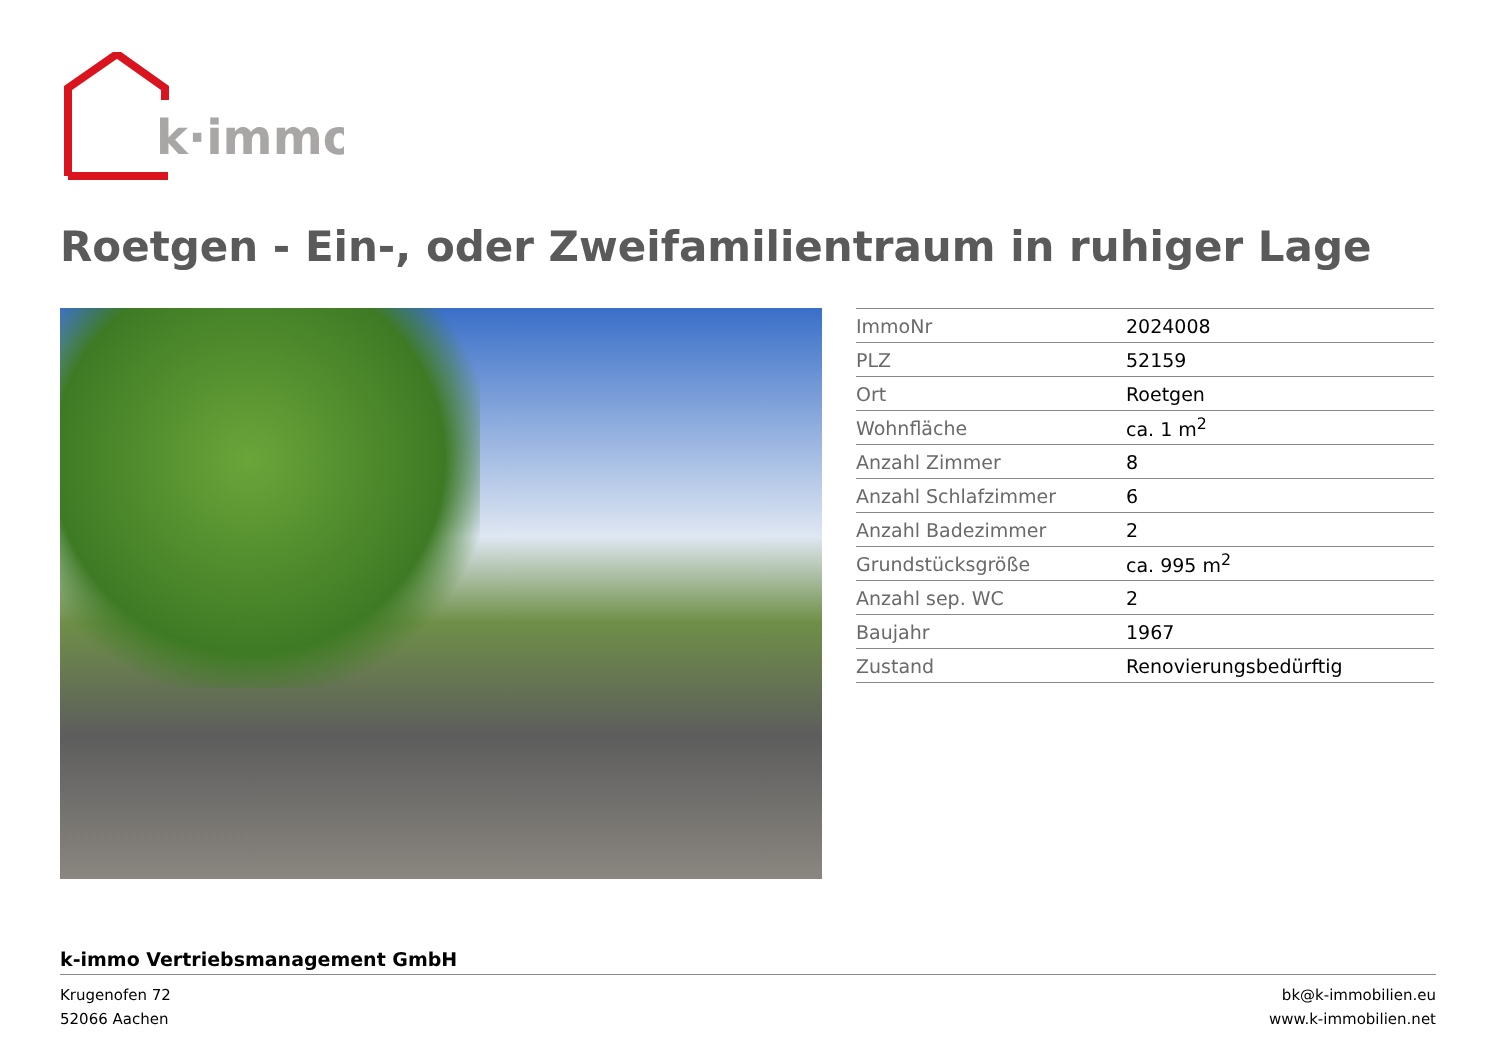k·immo
Roetgen - Ein-, oder Zweifamilientraum in ruhiger Lage
| ImmoNr | 2024008 |
| PLZ | 52159 |
| Ort | Roetgen |
| Wohnfläche | ca. 1 m<sup>2</sup> |
| Anzahl Zimmer | 8 |
| Anzahl Schlafzimmer | 6 |
| Anzahl Badezimmer | 2 |
| Grundstücksgröße | ca. 995 m<sup>2</sup> |
| Anzahl sep. WC | 2 |
| Baujahr | 1967 |
| Zustand | Renovierungsbedürftig |
k-immo Vertriebsmanagement GmbH
Krugenofen 72
52066 Aachen
bk@k-immobilien.eu
www.k-immobilien.net